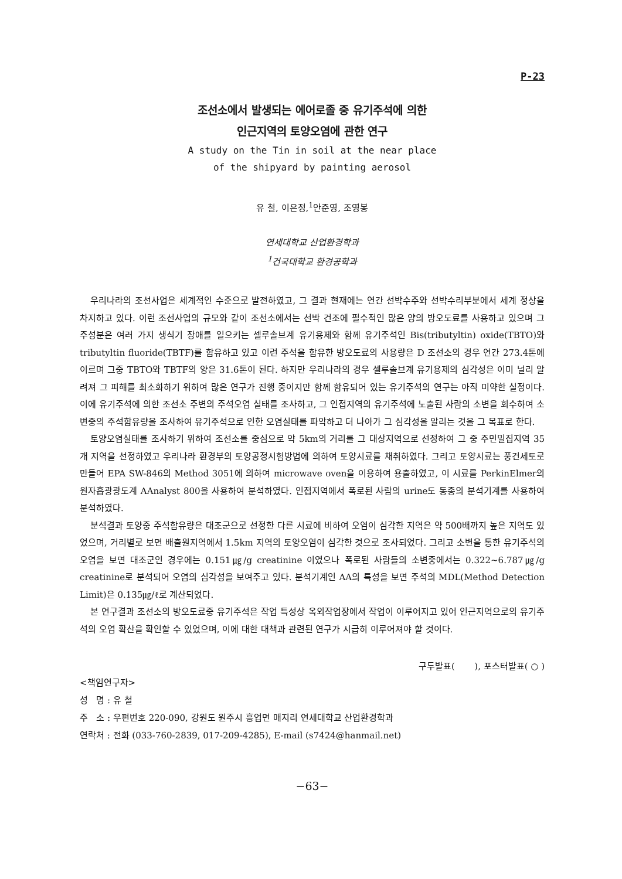P-23
조선소에서 발생되는 에어로졸 중 유기주석에 의한
인근지역의 토양오염에 관한 연구
A study on the Tin in soil at the near place
of the shipyard by painting aerosol
유 철, 이은정,<sup>1</sup>안준영, 조영봉
연세대학교 산업환경학과
<sup>1</sup> 건국대학교 환경공학과
우리나라의 조선사업은 세계적인 수준으로 발전하였고, 그 결과 현재에는 연간 선박수주와 선박수리부분에서 세계 정상을 차지하고 있다. 이런 조선사업의 규모와 같이 조선소에서는 선박 건조에 필수적인 많은 양의 방오도료를 사용하고 있으며 그 주성분은 여러 가지 생식기 장애를 일으키는 셀루솔브계 유기용제와 함께 유기주석인 Bis(tributyltin) oxide(TBTO)와 tributyltin fluoride(TBTF)를 함유하고 있고 이런 주석을 함유한 방오도료의 사용량은 D 조선소의 경우 연간 273.4톤에 이르며 그중 TBTO와 TBTF의 양은 31.6톤이 된다. 하지만 우리나라의 경우 셀루솔브계 유기용제의 심각성은 이미 널리 알려져 그 피해를 최소화하기 위하여 많은 연구가 진행 중이지만 함께 함유되어 있는 유기주석의 연구는 아직 미약한 실정이다. 이에 유기주석에 의한 조선소 주변의 주석오염 실태를 조사하고, 그 인접지역의 유기주석에 노출된 사람의 소변을 회수하여 소변중의 주석함유량을 조사하여 유기주석으로 인한 오염실태를 파악하고 더 나아가 그 심각성을 알리는 것을 그 목표로 한다.
토양오염실태를 조사하기 위하여 조선소를 중심으로 약 5km의 거리를 그 대상지역으로 선정하여 그 중 주민밀집지역 35개 지역을 선정하였고 우리나라 환경부의 토양공정시험방법에 의하여 토양시료를 채취하였다. 그리고 토양시료는 풍건세토로 만들어 EPA SW-846의 Method 3051에 의하여 microwave oven을 이용하여 용출하였고, 이 시료를 PerkinElmer의 원자흡광광도계 AAnalyst 800을 사용하여 분석하였다. 인접지역에서 폭로된 사람의 urine도 동종의 분석기계를 사용하여 분석하였다.
분석결과 토양중 주석함유량은 대조군으로 선정한 다른 시료에 비하여 오염이 심각한 지역은 약 500배까지 높은 지역도 있었으며, 거리별로 보면 배출원지역에서 1.5km 지역의 토양오염이 심각한 것으로 조사되었다. 그리고 소변을 통한 유기주석의 오염을 보면 대조군인 경우에는 0.151㎍/g creatinine 이였으나 폭로된 사람들의 소변중에서는 0.322~6.787㎍/g creatinine로 분석되어 오염의 심각성을 보여주고 있다. 분석기계인 AA의 특성을 보면 주석의 MDL(Method Detection Limit)은 0.135㎍/ℓ로 계산되었다.
본 연구결과 조선소의 방오도료중 유기주석은 작업 특성상 옥외작업장에서 작업이 이루어지고 있어 인근지역으로의 유기주석의 오염 확산을 확인할 수 있었으며, 이에 대한 대책과 관련된 연구가 시급히 이루어져야 할 것이다.
구두발표( ), 포스터발표( ○ )
<책임연구자>
성 명 : 유 철
주 소 : 우편번호 220-090, 강원도 원주시 흥업면 매지리 연세대학교 산업환경학과
연락처 : 전화 (033-760-2839, 017-209-4285), E-mail (s7424@hanmail.net)
−63−